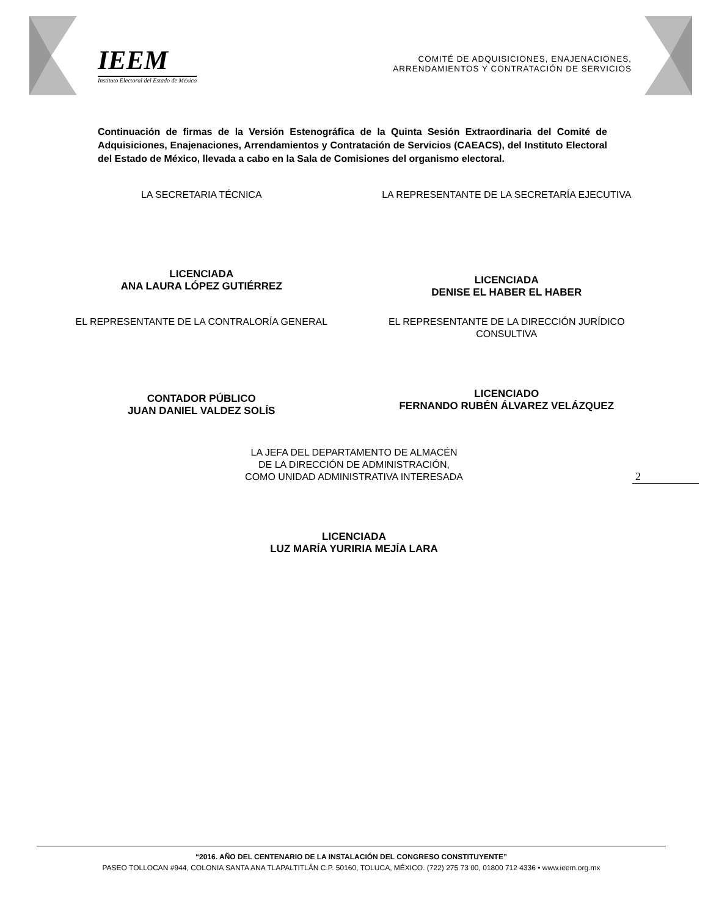IEEM
Instituto Electoral del Estado de México
COMITÉ DE ADQUISICIONES, ENAJENACIONES,
ARRENDAMIENTOS Y CONTRATACIÓN DE SERVICIOS
Continuación de firmas de la Versión Estenográfica de la Quinta Sesión Extraordinaria del Comité de Adquisiciones, Enajenaciones, Arrendamientos y Contratación de Servicios (CAEACS), del Instituto Electoral del Estado de México, llevada a cabo en la Sala de Comisiones del organismo electoral.
LA SECRETARIA TÉCNICA LA REPRESENTANTE DE LA SECRETARÍA EJECUTIVA
LICENCIADA
ANA LAURA LÓPEZ GUTIÉRREZ
LICENCIADA
DENISE EL HABER EL HABER
EL REPRESENTANTE DE LA CONTRALORÍA GENERAL
EL REPRESENTANTE DE LA DIRECCIÓN JURÍDICO
CONSULTIVA
CONTADOR PÚBLICO
JUAN DANIEL VALDEZ SOLÍS
LICENCIADO
FERNANDO RUBÉN ÁLVAREZ VELÁZQUEZ
LA JEFA DEL DEPARTAMENTO DE ALMACÉN
DE LA DIRECCIÓN DE ADMINISTRACIÓN,
COMO UNIDAD ADMINISTRATIVA INTERESADA
2
LICENCIADA
LUZ MARÍA YURIRIA MEJÍA LARA
“2016. AÑO DEL CENTENARIO DE LA INSTALACIÓN DEL CONGRESO CONSTITUYENTE”
PASEO TOLLOCAN #944, COLONIA SANTA ANA TLAPALTITLÁN C.P. 50160, TOLUCA, MÉXICO. (722) 275 73 00, 01800 712 4336 • www.ieem.org.mx